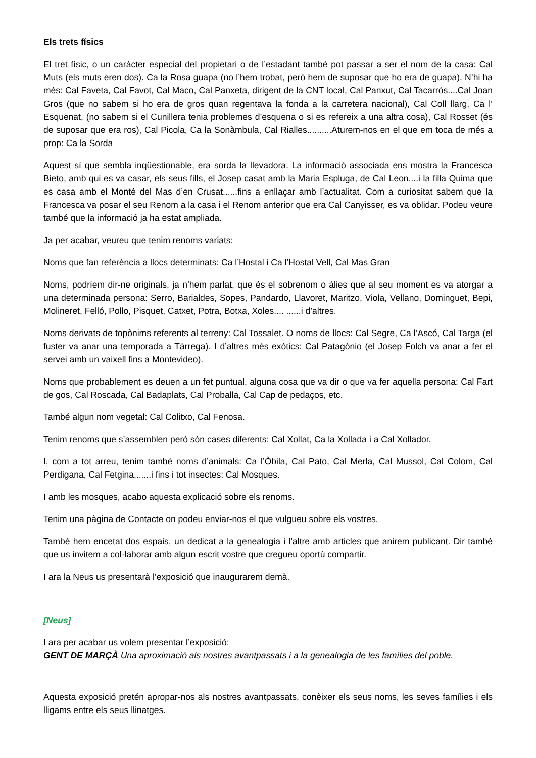Els trets físics
El tret físic, o un caràcter especial del propietari o de l’estadant també pot passar a ser el nom de la casa: Cal Muts (els muts eren dos). Ca la Rosa guapa (no l’hem trobat, però hem de suposar que ho era de guapa). N’hi ha més: Cal Faveta, Cal Favot, Cal Maco, Cal Panxeta, dirigent de la CNT local, Cal Panxut, Cal Tacarrós....Cal Joan Gros (que no sabem si ho era de gros quan regentava la fonda a la carretera nacional), Cal Coll llarg, Ca l’ Esquenat, (no sabem si el Cunillera tenia problemes d’esquena o si es refereix a una altra cosa), Cal Rosset (és de suposar que era ros), Cal Picola, Ca la Sonàmbula, Cal Rialles..........Aturem-nos en el que em toca de més a prop: Ca la Sorda
Aquest sí que sembla inqüestionable, era sorda la llevadora. La informació associada ens mostra la Francesca Bieto, amb qui es va casar, els seus fills, el Josep casat amb la Maria Espluga, de Cal Leon....i la filla Quima que es casa amb el Monté del Mas d’en Crusat......fins a enllaçar amb l’actualitat. Com a curiositat sabem que la Francesca va posar el seu Renom a la casa i el Renom anterior que era Cal Canyisser, es va oblidar. Podeu veure també que la informació ja ha estat ampliada.
Ja per acabar, veureu que tenim renoms variats:
Noms que fan referència a llocs determinats: Ca l’Hostal i Ca l’Hostal Vell, Cal Mas Gran
Noms, podríem dir-ne originals, ja n’hem parlat, que és el sobrenom o àlies que al seu moment es va atorgar a una determinada persona: Serro, Barialdes, Sopes, Pandardo, Llavoret, Maritzo, Viola, Vellano, Dominguet, Bepi, Molineret, Felló, Pollo, Pisquet, Catxet, Potra, Botxa, Xoles.... ......i d’altres.
Noms derivats de topònims referents al terreny: Cal Tossalet. O noms de llocs: Cal Segre, Ca l’Ascó, Cal Targa (el fuster va anar una temporada a Tàrrega). I d’altres més exòtics: Cal Patagònio (el Josep Folch va anar a fer el servei amb un vaixell fins a Montevideo).
Noms que probablement es deuen a un fet puntual, alguna cosa que va dir o que va fer aquella persona: Cal Fart de gos, Cal Roscada, Cal Badaplats, Cal Proballa, Cal Cap de pedaços, etc.
També algun nom vegetal: Cal Colitxo, Cal Fenosa.
Tenim renoms que s’assemblen però són cases diferents: Cal Xollat, Ca la Xollada i a Cal Xollador.
I, com a tot arreu, tenim també noms d’animals: Ca l’Òbila, Cal Pato, Cal Merla, Cal Mussol, Cal Colom, Cal Perdigana, Cal Fetgina.......i fins i tot insectes: Cal Mosques.
I amb les mosques, acabo aquesta explicació sobre els renoms.
Tenim una pàgina de Contacte on podeu enviar-nos el que vulgueu sobre els vostres.
També hem encetat dos espais, un dedicat a la genealogia i l’altre amb articles que anirem publicant. Dir també que us invitem a col·laborar amb algun escrit vostre que cregueu oportú compartir.
I ara la Neus us presentarà l’exposició que inaugurarem demà.
[Neus]
I ara per acabar us volem presentar l’exposició:
GENT DE MARÇÀ Una aproximació als nostres avantpassats i a la genealogia de les famílies del poble.
Aquesta exposició pretén apropar-nos als nostres avantpassats, conèixer els seus noms, les seves famílies i els lligams entre els seus llinatges.